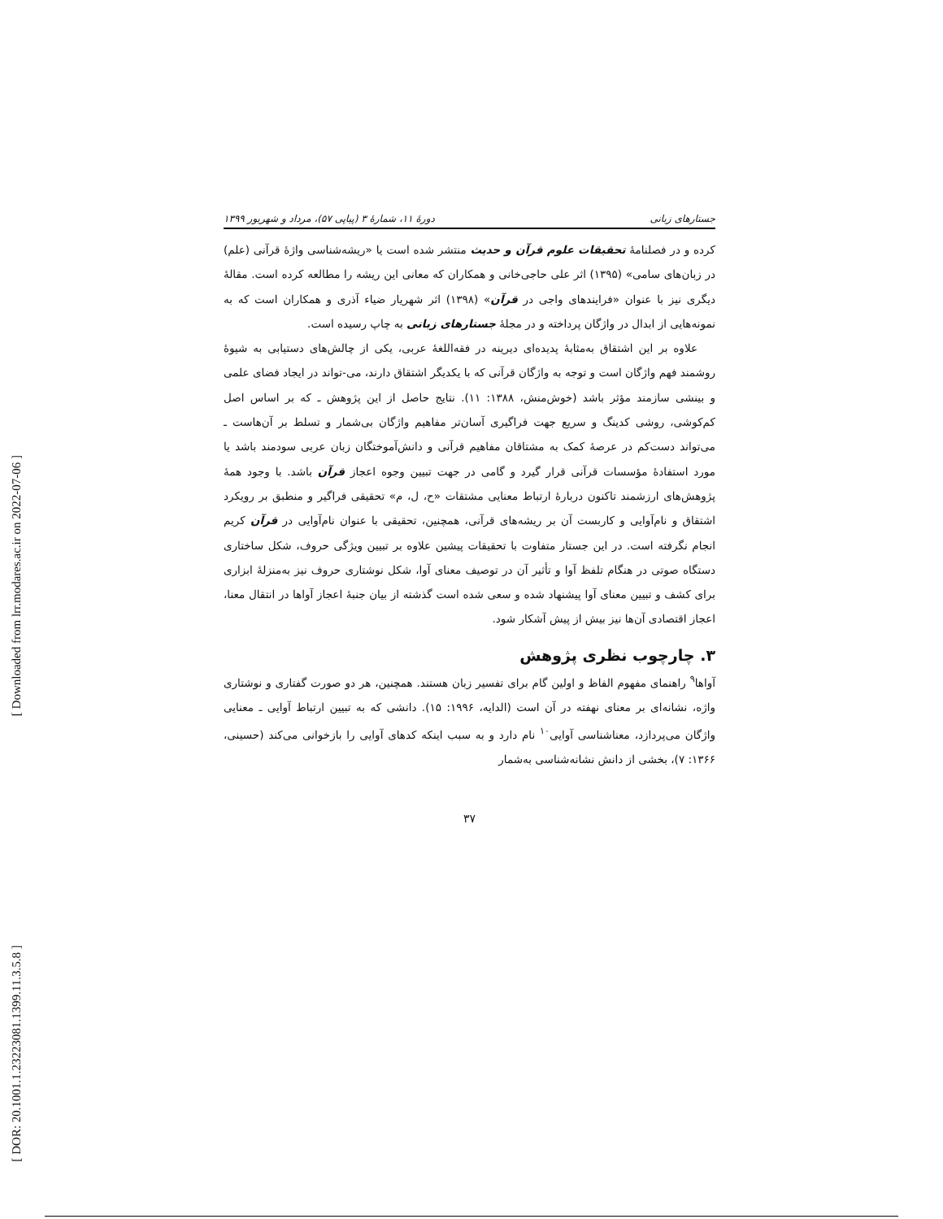[ Downloaded from lrr.modares.ac.ir on 2022-07-06 ]
[ DOR: 20.1001.1.23223081.1399.11.3.5.8 ]
جستارهای زبانی دورهٔ ۱۱، شمارهٔ ۳ (پیاپی ۵۷)، مرداد و شهریور ۱۳۹۹
کرده و در فصلنامهٔ تحقیقات علوم قرآن و حدیث منتشر شده است یا «ریشه‌شناسی واژهٔ قرآنی (علم) در زبان‌های سامی» (۱۳۹۵) اثر علی حاجی‌خانی و همکاران که معانی این ریشه را مطالعه کرده است. مقالهٔ دیگری نیز با عنوان «فرایندهای واجی در قرآن» (۱۳۹۸) اثر شهریار ضیاء آذری و همکاران است که به نمونه‌هایی از ابدال در واژگان پرداخته و در مجلهٔ جستارهای زبانی به چاپ رسیده است.
علاوه بر این اشتقاق به‌مثابهٔ پدیده‌ای دیرینه در فقه‌اللغهٔ عربی، یکی از چالش‌های دستیابی به شیوهٔ روشمند فهم واژگان است و توجه به واژگان قرآنی که با یکدیگر اشتقاق دارند، می‌-تواند در ایجاد فضای علمی و بینشی سازمند مؤثر باشد (خوش‌منش، ۱۳۸۸: ۱۱). نتایج حاصل از این پژوهش ـ که بر اساس اصل کم‌کوشی، روشی کدینگ و سریع جهت فراگیری آسان‌تر مفاهیم واژگان بی‌شمار و تسلط بر آن‌هاست ـ می‌تواند دست‌کم در عرصهٔ کمک به مشتاقان مفاهیم قرآنی و دانش‌آموختگان زبان عربی سودمند باشد یا مورد استفادهٔ مؤسسات قرآنی قرار گیرد و گامی در جهت تبیین وجوه اعجاز قرآن باشد. با وجود همهٔ پژوهش‌های ارزشمند تاکنون دربارهٔ ارتباط معنایی مشتقات «ح، ل، م» تحقیقی فراگیر و منطبق بر رویکرد اشتقاق و نام‌آوایی و کاربست آن بر ریشه‌های قرآنی، همچنین، تحقیقی با عنوان نام‌آوایی در قرآن کریم انجام نگرفته است. در این جستار متفاوت با تحقیقات پیشین علاوه بر تبیین ویژگی حروف، شکل ساختاری دستگاه صوتی در هنگام تلفظ آوا و تأثیر آن در توصیف معنای آوا، شکل نوشتاری حروف نیز به‌منزلهٔ ابزاری برای کشف و تبیین معنای آوا پیشنهاد شده و سعی شده است گذشته از بیان جنبهٔ اعجاز آواها در انتقال معنا، اعجاز اقتصادی آن‌ها نیز بیش از پیش آشکار شود.
۳. چارچوب نظری پژوهش
آواها<sup>۹</sup> راهنمای مفهوم الفاظ و اولین گام برای تفسیر زبان هستند. همچنین، هر دو صورت گفتاری و نوشتاری واژه، نشانه‌ای بر معنای نهفته در آن است (الدایه، ۱۹۹۶: ۱۵). دانشی که به تبیین ارتباط آوایی ـ معنایی واژگان می‌پردازد، معناشناسی آوایی<sup>۱۰</sup> نام دارد و به سبب اینکه کدهای آوایی را بازخوانی می‌کند (حسینی، ۱۳۶۶: ۷)، بخشی از دانش نشانه‌شناسی به‌شمار
۳۷